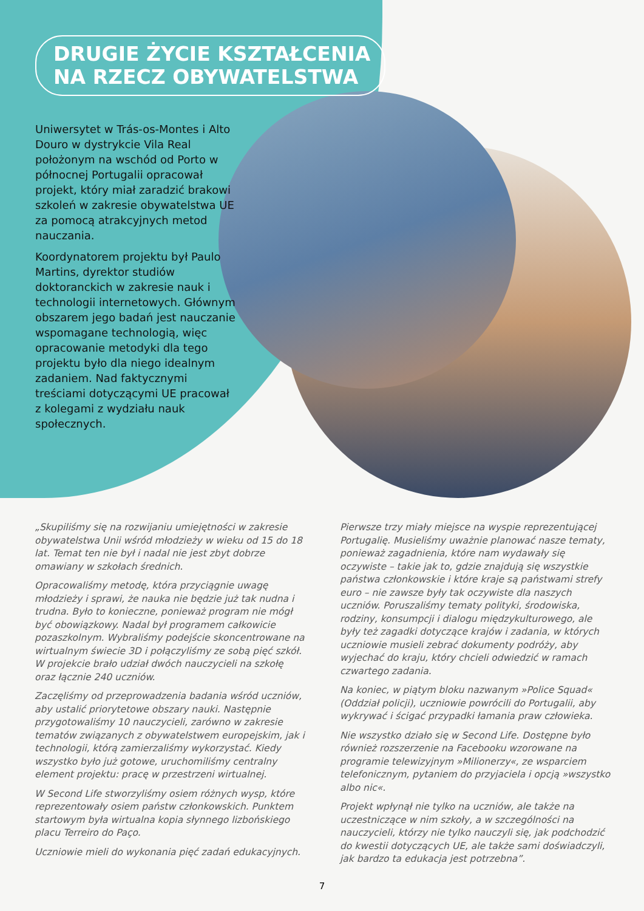DRUGIE ŻYCIE KSZTAŁCENIA NA RZECZ OBYWATELSTWA
Uniwersytet w Trás-os-Montes i Alto Douro w dystrykcie Vila Real położonym na wschód od Porto w północnej Portugalii opracował projekt, który miał zaradzić brakowi szkoleń w zakresie obywatelstwa UE za pomocą atrakcyjnych metod nauczania.
Koordynatorem projektu był Paulo Martins, dyrektor studiów doktoranckich w zakresie nauk i technologii internetowych. Głównym obszarem jego badań jest nauczanie wspomagane technologią, więc opracowanie metodyki dla tego projektu było dla niego idealnym zadaniem. Nad faktycznymi treściami dotyczącymi UE pracował z kolegami z wydziału nauk społecznych.
„Skupiliśmy się na rozwijaniu umiejętności w zakresie obywatelstwa Unii wśród młodzieży w wieku od 15 do 18 lat. Temat ten nie był i nadal nie jest zbyt dobrze omawiany w szkołach średnich.
Opracowaliśmy metodę, która przyciągnie uwagę młodzieży i sprawi, że nauka nie będzie już tak nudna i trudna. Było to konieczne, ponieważ program nie mógł być obowiązkowy. Nadal był programem całkowicie pozaszkolnym. Wybraliśmy podejście skoncentrowane na wirtualnym świecie 3D i połączyliśmy ze sobą pięć szkół. W projekcie brało udział dwóch nauczycieli na szkołę oraz łącznie 240 uczniów.
Zaczęliśmy od przeprowadzenia badania wśród uczniów, aby ustalić priorytetowe obszary nauki. Następnie przygotowaliśmy 10 nauczycieli, zarówno w zakresie tematów związanych z obywatelstwem europejskim, jak i technologii, którą zamierzaliśmy wykorzystać. Kiedy wszystko było już gotowe, uruchomiliśmy centralny element projektu: pracę w przestrzeni wirtualnej.
W Second Life stworzyliśmy osiem różnych wysp, które reprezentowały osiem państw członkowskich. Punktem startowym była wirtualna kopia słynnego lizbońskiego placu Terreiro do Paço.
Uczniowie mieli do wykonania pięć zadań edukacyjnych.
Pierwsze trzy miały miejsce na wyspie reprezentującej Portugalię. Musieliśmy uważnie planować nasze tematy, ponieważ zagadnienia, które nam wydawały się oczywiste – takie jak to, gdzie znajdują się wszystkie państwa członkowskie i które kraje są państwami strefy euro – nie zawsze były tak oczywiste dla naszych uczniów. Poruszaliśmy tematy polityki, środowiska, rodziny, konsumpcji i dialogu międzykulturowego, ale były też zagadki dotyczące krajów i zadania, w których uczniowie musieli zebrać dokumenty podróży, aby wyjechać do kraju, który chcieli odwiedzić w ramach czwartego zadania.
Na koniec, w piątym bloku nazwanym »Police Squad« (Oddział policji), uczniowie powrócili do Portugalii, aby wykrywać i ścigać przypadki łamania praw człowieka.
Nie wszystko działo się w Second Life. Dostępne było również rozszerzenie na Facebooku wzorowane na programie telewizyjnym »Milionerzy«, ze wsparciem telefonicznym, pytaniem do przyjaciela i opcją »wszystko albo nic«.
Projekt wpłynął nie tylko na uczniów, ale także na uczestniczące w nim szkoły, a w szczególności na nauczycieli, którzy nie tylko nauczyli się, jak podchodzić do kwestii dotyczących UE, ale także sami doświadczyli, jak bardzo ta edukacja jest potrzebna”.
7